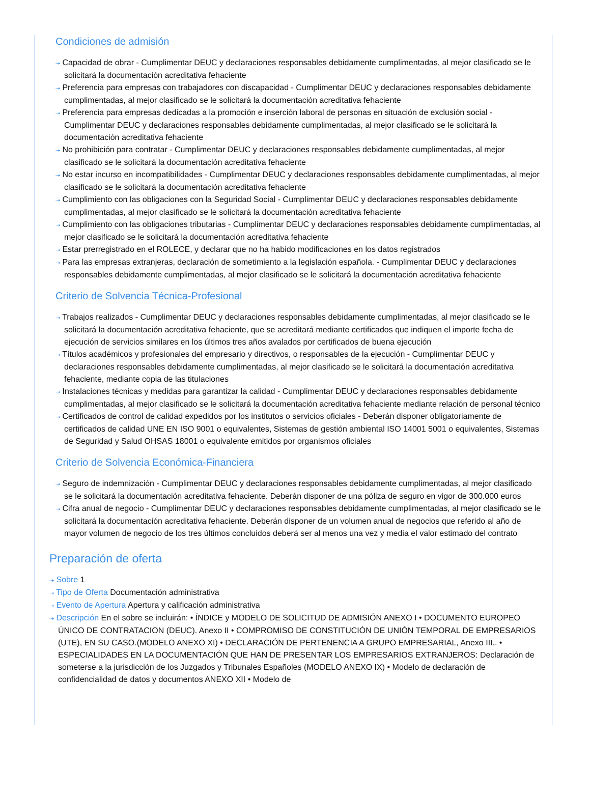Condiciones de admisión
⇢ Capacidad de obrar - Cumplimentar DEUC y declaraciones responsables debidamente cumplimentadas, al mejor clasificado se le solicitará la documentación acreditativa fehaciente
⇢ Preferencia para empresas con trabajadores con discapacidad - Cumplimentar DEUC y declaraciones responsables debidamente cumplimentadas, al mejor clasificado se le solicitará la documentación acreditativa fehaciente
⇢ Preferencia para empresas dedicadas a la promoción e inserción laboral de personas en situación de exclusión social - Cumplimentar DEUC y declaraciones responsables debidamente cumplimentadas, al mejor clasificado se le solicitará la documentación acreditativa fehaciente
⇢ No prohibición para contratar - Cumplimentar DEUC y declaraciones responsables debidamente cumplimentadas, al mejor clasificado se le solicitará la documentación acreditativa fehaciente
⇢ No estar incurso en incompatibilidades - Cumplimentar DEUC y declaraciones responsables debidamente cumplimentadas, al mejor clasificado se le solicitará la documentación acreditativa fehaciente
⇢ Cumplimiento con las obligaciones con la Seguridad Social - Cumplimentar DEUC y declaraciones responsables debidamente cumplimentadas, al mejor clasificado se le solicitará la documentación acreditativa fehaciente
⇢ Cumplimiento con las obligaciones tributarias - Cumplimentar DEUC y declaraciones responsables debidamente cumplimentadas, al mejor clasificado se le solicitará la documentación acreditativa fehaciente
⇢ Estar prerregistrado en el ROLECE, y declarar que no ha habido modificaciones en los datos registrados
⇢ Para las empresas extranjeras, declaración de sometimiento a la legislación española. - Cumplimentar DEUC y declaraciones responsables debidamente cumplimentadas, al mejor clasificado se le solicitará la documentación acreditativa fehaciente
Criterio de Solvencia Técnica-Profesional
⇢ Trabajos realizados - Cumplimentar DEUC y declaraciones responsables debidamente cumplimentadas, al mejor clasificado se le solicitará la documentación acreditativa fehaciente, que se acreditará mediante certificados que indiquen el importe fecha de ejecución de servicios similares en los últimos tres años avalados por certificados de buena ejecución
⇢ Títulos académicos y profesionales del empresario y directivos, o responsables de la ejecución - Cumplimentar DEUC y declaraciones responsables debidamente cumplimentadas, al mejor clasificado se le solicitará la documentación acreditativa fehaciente, mediante copia de las titulaciones
⇢ Instalaciones técnicas y medidas para garantizar la calidad - Cumplimentar DEUC y declaraciones responsables debidamente cumplimentadas, al mejor clasificado se le solicitará la documentación acreditativa fehaciente mediante relación de personal técnico
⇢ Certificados de control de calidad expedidos por los institutos o servicios oficiales - Deberán disponer obligatoriamente de certificados de calidad UNE EN ISO 9001 o equivalentes, Sistemas de gestión ambiental ISO 14001 5001 o equivalentes, Sistemas de Seguridad y Salud OHSAS 18001 o equivalente emitidos por organismos oficiales
Criterio de Solvencia Económica-Financiera
⇢ Seguro de indemnización - Cumplimentar DEUC y declaraciones responsables debidamente cumplimentadas, al mejor clasificado se le solicitará la documentación acreditativa fehaciente. Deberán disponer de una póliza de seguro en vigor de 300.000 euros
⇢ Cifra anual de negocio - Cumplimentar DEUC y declaraciones responsables debidamente cumplimentadas, al mejor clasificado se le solicitará la documentación acreditativa fehaciente. Deberán disponer de un volumen anual de negocios que referido al año de mayor volumen de negocio de los tres últimos concluidos deberá ser al menos una vez y media el valor estimado del contrato
Preparación de oferta
⇢ Sobre 1
⇢ Tipo de Oferta Documentación administrativa
⇢ Evento de Apertura Apertura y calificación administrativa
⇢ Descripción En el sobre se incluirán: • ÍNDICE y MODELO DE SOLICITUD DE ADMISIÓN ANEXO I • DOCUMENTO EUROPEO ÚNICO DE CONTRATACION (DEUC). Anexo II • COMPROMISO DE CONSTITUCIÓN DE UNIÓN TEMPORAL DE EMPRESARIOS (UTE), EN SU CASO.(MODELO ANEXO XI) • DECLARACIÓN DE PERTENENCIA A GRUPO EMPRESARIAL, Anexo III.. • ESPECIALIDADES EN LA DOCUMENTACIÓN QUE HAN DE PRESENTAR LOS EMPRESARIOS EXTRANJEROS: Declaración de someterse a la jurisdicción de los Juzgados y Tribunales Españoles (MODELO ANEXO IX) • Modelo de declaración de confidencialidad de datos y documentos ANEXO XII • Modelo de